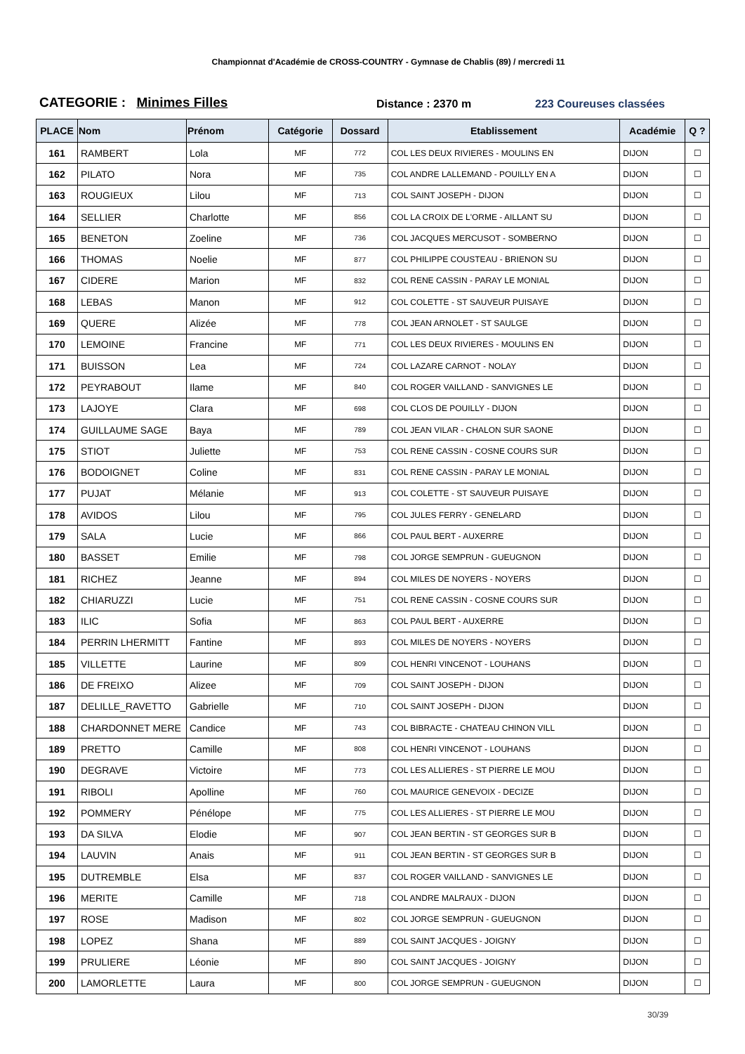Championnat d'Académie de CROSS-COUNTRY - Gymnase de Chablis (89) / mercredi 11
CATEGORIE : Minimes Filles
Distance : 2370 m
223 Coureuses classées
| PLACE | Nom | Prénom | Catégorie | Dossard | Etablissement | Académie | Q ? |
| --- | --- | --- | --- | --- | --- | --- | --- |
| 161 | RAMBERT | Lola | MF | 772 | COL LES DEUX RIVIERES - MOULINS EN | DIJON | ☐ |
| 162 | PILATO | Nora | MF | 735 | COL ANDRE LALLEMAND - POUILLY EN A | DIJON | ☐ |
| 163 | ROUGIEUX | Lilou | MF | 713 | COL SAINT JOSEPH - DIJON | DIJON | ☐ |
| 164 | SELLIER | Charlotte | MF | 856 | COL LA CROIX DE L'ORME - AILLANT SU | DIJON | ☐ |
| 165 | BENETON | Zoeline | MF | 736 | COL JACQUES MERCUSOT - SOMBERNO | DIJON | ☐ |
| 166 | THOMAS | Noelie | MF | 877 | COL PHILIPPE COUSTEAU - BRIENON SU | DIJON | ☐ |
| 167 | CIDERE | Marion | MF | 832 | COL RENE CASSIN - PARAY LE MONIAL | DIJON | ☐ |
| 168 | LEBAS | Manon | MF | 912 | COL COLETTE - ST SAUVEUR PUISAYE | DIJON | ☐ |
| 169 | QUERE | Alizée | MF | 778 | COL JEAN ARNOLET - ST SAULGE | DIJON | ☐ |
| 170 | LEMOINE | Francine | MF | 771 | COL LES DEUX RIVIERES - MOULINS EN | DIJON | ☐ |
| 171 | BUISSON | Lea | MF | 724 | COL LAZARE CARNOT - NOLAY | DIJON | ☐ |
| 172 | PEYRABOUT | Ilame | MF | 840 | COL ROGER VAILLAND - SANVIGNES LE | DIJON | ☐ |
| 173 | LAJOYE | Clara | MF | 698 | COL CLOS DE POUILLY - DIJON | DIJON | ☐ |
| 174 | GUILLAUME SAGE | Baya | MF | 789 | COL JEAN VILAR - CHALON SUR SAONE | DIJON | ☐ |
| 175 | STIOT | Juliette | MF | 753 | COL RENE CASSIN - COSNE COURS SUR | DIJON | ☐ |
| 176 | BODOIGNET | Coline | MF | 831 | COL RENE CASSIN - PARAY LE MONIAL | DIJON | ☐ |
| 177 | PUJAT | Mélanie | MF | 913 | COL COLETTE - ST SAUVEUR PUISAYE | DIJON | ☐ |
| 178 | AVIDOS | Lilou | MF | 795 | COL JULES FERRY - GENELARD | DIJON | ☐ |
| 179 | SALA | Lucie | MF | 866 | COL PAUL BERT - AUXERRE | DIJON | ☐ |
| 180 | BASSET | Emilie | MF | 798 | COL JORGE SEMPRUN - GUEUGNON | DIJON | ☐ |
| 181 | RICHEZ | Jeanne | MF | 894 | COL MILES DE NOYERS - NOYERS | DIJON | ☐ |
| 182 | CHIARUZZI | Lucie | MF | 751 | COL RENE CASSIN - COSNE COURS SUR | DIJON | ☐ |
| 183 | ILIC | Sofia | MF | 863 | COL PAUL BERT - AUXERRE | DIJON | ☐ |
| 184 | PERRIN LHERMITT | Fantine | MF | 893 | COL MILES DE NOYERS - NOYERS | DIJON | ☐ |
| 185 | VILLETTE | Laurine | MF | 809 | COL HENRI VINCENOT - LOUHANS | DIJON | ☐ |
| 186 | DE FREIXO | Alizee | MF | 709 | COL SAINT JOSEPH - DIJON | DIJON | ☐ |
| 187 | DELILLE_RAVETTO | Gabrielle | MF | 710 | COL SAINT JOSEPH - DIJON | DIJON | ☐ |
| 188 | CHARDONNET MERE | Candice | MF | 743 | COL BIBRACTE - CHATEAU CHINON VILL | DIJON | ☐ |
| 189 | PRETTO | Camille | MF | 808 | COL HENRI VINCENOT - LOUHANS | DIJON | ☐ |
| 190 | DEGRAVE | Victoire | MF | 773 | COL LES ALLIERES - ST PIERRE LE MOU | DIJON | ☐ |
| 191 | RIBOLI | Apolline | MF | 760 | COL MAURICE GENEVOIX - DECIZE | DIJON | ☐ |
| 192 | POMMERY | Pénélope | MF | 775 | COL LES ALLIERES - ST PIERRE LE MOU | DIJON | ☐ |
| 193 | DA SILVA | Elodie | MF | 907 | COL JEAN BERTIN - ST GEORGES SUR B | DIJON | ☐ |
| 194 | LAUVIN | Anais | MF | 911 | COL JEAN BERTIN - ST GEORGES SUR B | DIJON | ☐ |
| 195 | DUTREMBLE | Elsa | MF | 837 | COL ROGER VAILLAND - SANVIGNES LE | DIJON | ☐ |
| 196 | MERITE | Camille | MF | 718 | COL ANDRE MALRAUX - DIJON | DIJON | ☐ |
| 197 | ROSE | Madison | MF | 802 | COL JORGE SEMPRUN - GUEUGNON | DIJON | ☐ |
| 198 | LOPEZ | Shana | MF | 889 | COL SAINT JACQUES - JOIGNY | DIJON | ☐ |
| 199 | PRULIERE | Léonie | MF | 890 | COL SAINT JACQUES - JOIGNY | DIJON | ☐ |
| 200 | LAMORLETTE | Laura | MF | 800 | COL JORGE SEMPRUN - GUEUGNON | DIJON | ☐ |
30/39